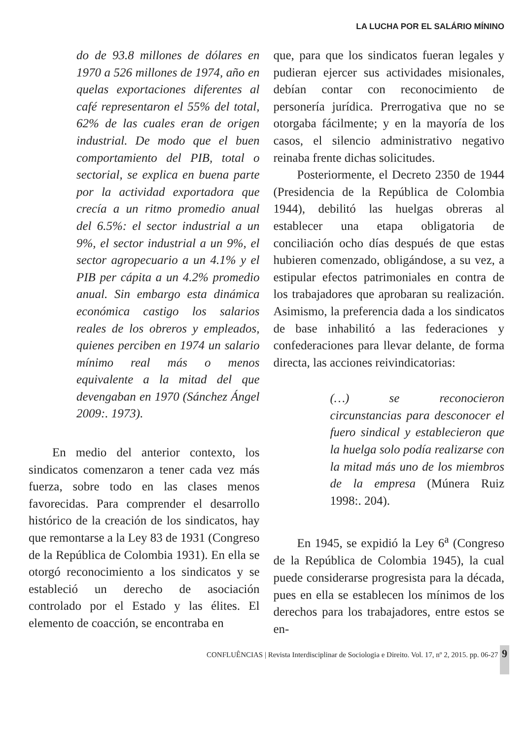LA LUCHA POR EL SALÁRIO MÍNINO
do de 93.8 millones de dólares en 1970 a 526 millones de 1974, año en quelas exportaciones diferentes al café representaron el 55% del total, 62% de las cuales eran de origen industrial. De modo que el buen comportamiento del PIB, total o sectorial, se explica en buena parte por la actividad exportadora que crecía a un ritmo promedio anual del 6.5%: el sector industrial a un 9%, el sector industrial a un 9%, el sector agropecuario a un 4.1% y el PIB per cápita a un 4.2% promedio anual. Sin embargo esta dinámica económica castigo los salarios reales de los obreros y empleados, quienes perciben en 1974 un salario mínimo real más o menos equivalente a la mitad del que devengaban en 1970 (Sánchez Ángel 2009:. 1973).
En medio del anterior contexto, los sindicatos comenzaron a tener cada vez más fuerza, sobre todo en las clases menos favorecidas. Para comprender el desarrollo histórico de la creación de los sindicatos, hay que remontarse a la Ley 83 de 1931 (Congreso de la República de Colombia 1931). En ella se otorgó reconocimiento a los sindicatos y se estableció un derecho de asociación controlado por el Estado y las élites. El elemento de coacción, se encontraba en
que, para que los sindicatos fueran legales y pudieran ejercer sus actividades misionales, debían contar con reconocimiento de personería jurídica. Prerrogativa que no se otorgaba fácilmente; y en la mayoría de los casos, el silencio administrativo negativo reinaba frente dichas solicitudes.
Posteriormente, el Decreto 2350 de 1944 (Presidencia de la República de Colombia 1944), debilitó las huelgas obreras al establecer una etapa obligatoria de conciliación ocho días después de que estas hubieren comenzado, obligándose, a su vez, a estipular efectos patrimoniales en contra de los trabajadores que aprobaran su realización. Asimismo, la preferencia dada a los sindicatos de base inhabilitó a las federaciones y confederaciones para llevar delante, de forma directa, las acciones reivindicatorias:
(…) se reconocieron circunstancias para desconocer el fuero sindical y establecieron que la huelga solo podía realizarse con la mitad más uno de los miembros de la empresa (Múnera Ruiz 1998:. 204).
En 1945, se expidió la Ley 6<sup>a</sup> (Congreso de la República de Colombia 1945), la cual puede considerarse progresista para la década, pues en ella se establecen los mínimos de los derechos para los trabajadores, entre estos se en-
CONFLUÊNCIAS | Revista Interdisciplinar de Sociologia e Direito. Vol. 17, nº 2, 2015. pp. 06-27 9